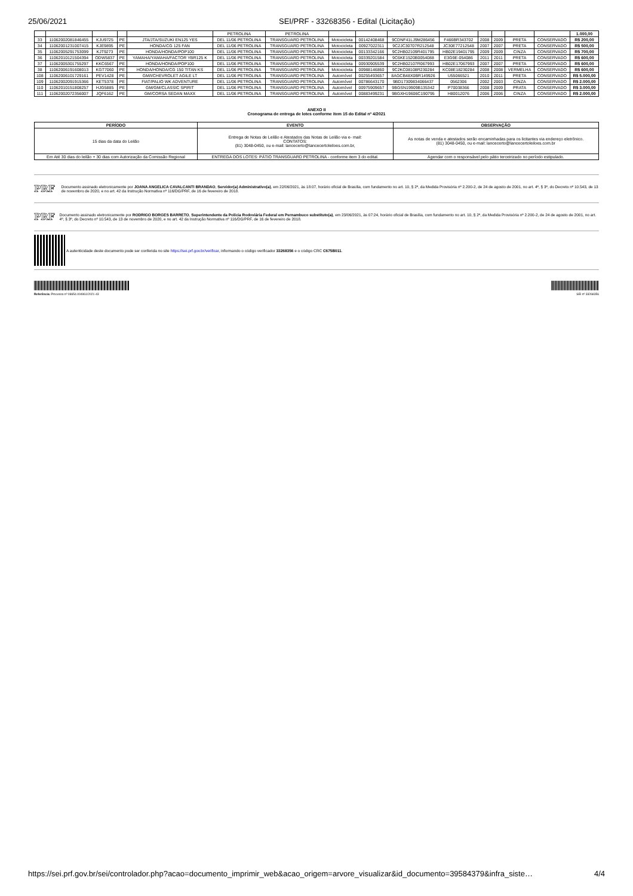25/06/2021 SEI/PRF - 33268356 - Edital (Licitação)
| | | | | | PETROLINA | PETROLINA | | | | | | | | | 1.000,00 |
| 33 | 11062002081846455 | KJU9725 | PE | JTA/JTA/SUZUKI EN125 YES | DEL 11/06 PETROLINA | TRANSGUARD PETROLINA | Motocicleta | 00142408468 | 9CDNF41LJ9M286456 | F466BR343702 | 2008 | 2009 | PRETA | CONSERVADO | R$ 200,00 |
| 34 | 11062001231007415 | KJE9895 | PE | HONDA/CG 125 FAN | DEL 11/06 PETROLINA | TRANSGUARD PETROLINA | Motocicleta | 00927022311 | 9C2JC30707R212548 | JC30E77212548 | 2007 | 2007 | PRETA | CONSERVADO | R$ 500,00 |
| 35 | 11062005291753099 | KJT9273 | PE | HONDA/HONDA/POP100 | DEL 11/06 PETROLINA | TRANSGUARD PETROLINA | Motocicleta | 00133342166 | 9C2HB02109R401795 | HB02E19401795 | 2009 | 2009 | CINZA | CONSERVADO | R$ 700,00 |
| 36 | 11062010121504394 | ODW5837 | PE | YAMAHA/YAMAHA/FACTOR YBR125 K | DEL 11/06 PETROLINA | TRANSGUARD PETROLINA | Motocicleta | 00339201584 | 9C6KE1520B0054088 | E3G9E-054086 | 2011 | 2011 | PRETA | CONSERVADO | R$ 600,00 |
| 37 | 11062005301755297 | KKC6567 | PE | HONDA/HONDA/POP100 | DEL 11/06 PETROLINA | TRANSGUARD PETROLINA | Motocicleta | 00930905539 | 9C2HB02107R067993 | HB02E17067993 | 2007 | 2007 | PRETA | CONSERVADO | R$ 600,00 |
| 38 | 11062006191608013 | KGT7060 | PE | HONDA/HONDA/CG 150 TITAN KS | DEL 11/06 PETROLINA | TRANSGUARD PETROLINA | Motocicleta | 00988146860 | 9C2KC08108R230284 | KC08E18230284 | 2008 | 2008 | VERMELHA | CONSERVADO | R$ 600,00 |
| 108 | 11062006101729161 | PEV1428 | PE | GM/I/CHEVROLET AGILE LT | DEL 11/06 PETROLINA | TRANSGUARD PETROLINA | Automóvel | 00255493657 | 8AGCB48X0BR149926 | U55066521 | 2010 | 2011 | PRETA | CONSERVADO | R$ 5.000,00 |
| 109 | 11062002091915366 | KET5378 | PE | FIAT/PALIO WK ADVENTURE | DEL 11/06 PETROLINA | TRANSGUARD PETROLINA | Automóvel | 00786643170 | 9BD17309834066437 | 0562306 | 2002 | 2003 | CINZA | CONSERVADO | R$ 2.000,00 |
| 110 | 11062010151808257 | HJG5885 | PE | GM/GM/CLASSIC SPIRIT | DEL 11/06 PETROLINA | TRANSGUARD PETROLINA | Automóvel | 00975909657 | 9BGSN19909B135342 | P70038366 | 2008 | 2009 | PRATA | CONSERVADO | R$ 3.000,00 |
| 111 | 11062002072356007 | JQF6162 | PE | GM/CORSA SEDAN MAXX | DEL 11/06 PETROLINA | TRANSGUARD PETROLINA | Automóvel | 00883499231 | 9BGXH19606C190795 | H80012076 | 2006 | 2006 | CINZA | CONSERVADO | R$ 2.000,00 |
ANEXO II
Cronograma de entrega de lotes conforme item 15 do Edital nº 4/2021
| PERÍODO | EVENTO | OBSERVAÇÃO |
| --- | --- | --- |
| 15 dias da data do Leilão | Entrega de Notas de Leilão e Atestados das Notas de Leilão via e- mail: CONTATOS: (81) 3048-0450, ou e-mail: lancecerto@lancecertoleiloes.com.br, | As notas de venda e atestados serão encaminhadas para os licitantes via endereço eletrônico. (81) 3048-0450, ou e-mail: lancecerto@lancecertoleiloes.com.br |
| Em Até 30 dias do leilão + 30 dias com Autorização da Comissão Regional | ENTREGA DOS LOTES: PÁTIO TRANSGUARD PETROLINA - conforme item 3 do edital. | Agendar com o responsável pelo pátio terceirizado no período estipulado. |
PRF Documento assinado eletronicamente por JOANA ANGELICA CAVALCANTI BRANDAO, Servidor(a) Administrativo(a), em 22/06/2021, às 18:07, horário oficial de Brasília, com fundamento no art. 10, § 2º, da Medida Provisória nº 2.200-2, de 24 de agosto de 2001, no art. 4º, § 3º, do Decreto nº 10.543, de 13 de novembro de 2020, e no art. 42 da Instrução Normativa nº 116/DG/PRF, de 16 de fevereiro de 2018.
PRF Documento assinado eletronicamente por RODRIGO BORGES BARRETO, Superintendente da Polícia Rodoviária Federal em Pernambuco substituto(a), em 23/06/2021, às 07:24, horário oficial de Brasília, com fundamento no art. 10, § 2º, da Medida Provisória nº 2.200-2, de 24 de agosto de 2001, no art. 4º, § 3º, do Decreto nº 10.543, de 13 de novembro de 2020, e no art. 42 da Instrução Normativa nº 116/DG/PRF, de 16 de fevereiro de 2018.
A autenticidade deste documento pode ser conferida no site https://sei.prf.gov.br/verificar, informando o código verificador 33268356 e o código CRC C675B011.
Referência: Processo nº 08654.004961/2021-43
SEI nº 33268356
https://sei.prf.gov.br/sei/controlador.php?acao=documento_imprimir_web&acao_origem=arvore_visualizar&id_documento=39584379&infra_siste… 4/4